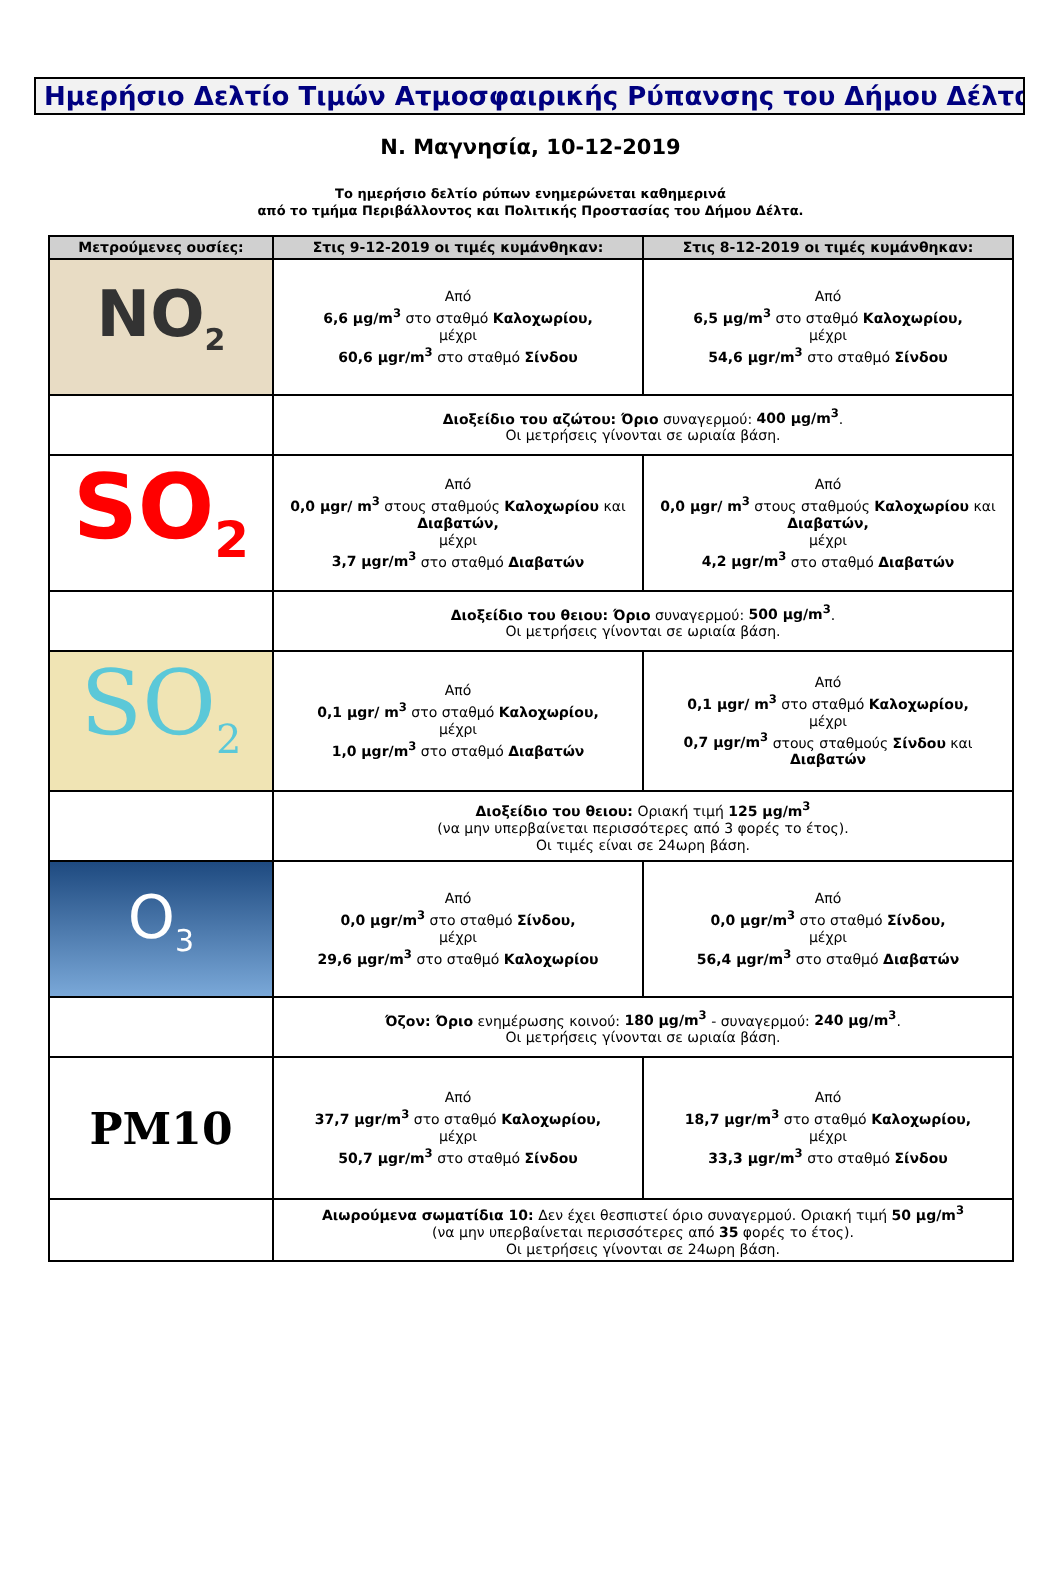Ημερήσιο Δελτίο Τιμών Ατμοσφαιρικής Ρύπανσης του Δήμου Δέλτα
Ν. Μαγνησία, 10-12-2019
Το ημερήσιο δελτίο ρύπων ενημερώνεται καθημερινά
από το τμήμα Περιβάλλοντος και Πολιτικής Προστασίας του Δήμου Δέλτα.
| Μετρούμενες ουσίες: | Στις 9-12-2019 οι τιμές κυμάνθηκαν: | Στις 8-12-2019 οι τιμές κυμάνθηκαν: |
| --- | --- | --- |
| NO<sub>2</sub> | Από 6,6 μg/m<sup>3</sup> στο σταθμό Καλοχωρίου, μέχρι 60,6 μgr/m<sup>3</sup> στο σταθμό Σίνδου | Από 6,5 μg/m<sup>3</sup> στο σταθμό Καλοχωρίου, μέχρι 54,6 μgr/m<sup>3</sup> στο σταθμό Σίνδου |
| | Διοξείδιο του αζώτου: Όριο συναγερμού: 400 μg/m<sup>3</sup> . Οι μετρήσεις γίνονται σε ωριαία βάση. | |
| SO<sub>2</sub> | Από 0,0 μgr/ m<sup>3</sup> στους σταθμούς Καλοχωρίου και Διαβατών, μέχρι 3,7 μgr/m<sup>3</sup> στο σταθμό Διαβατών | Από 0,0 μgr/ m<sup>3</sup> στους σταθμούς Καλοχωρίου και Διαβατών, μέχρι 4,2 μgr/m<sup>3</sup> στο σταθμό Διαβατών |
| | Διοξείδιο του θειου: Όριο συναγερμού: 500 μg/m<sup>3</sup> . Οι μετρήσεις γίνονται σε ωριαία βάση. | |
| SO<sub>2</sub> | Από 0,1 μgr/ m<sup>3</sup> στο σταθμό Καλοχωρίου, μέχρι 1,0 μgr/m<sup>3</sup> στο σταθμό Διαβατών | Από 0,1 μgr/ m<sup>3</sup> στο σταθμό Καλοχωρίου, μέχρι 0,7 μgr/m<sup>3</sup> στους σταθμούς Σίνδου και Διαβατών |
| | Διοξείδιο του θειου: Οριακή τιμή 125 μg/m<sup>3</sup> (να μην υπερβαίνεται περισσότερες από 3 φορές το έτος). Οι τιμές είναι σε 24ωρη βάση. | |
| O<sub>3</sub> | Από 0,0 μgr/m<sup>3</sup> στο σταθμό Σίνδου, μέχρι 29,6 μgr/m<sup>3</sup> στο σταθμό Καλοχωρίου | Από 0,0 μgr/m<sup>3</sup> στο σταθμό Σίνδου, μέχρι 56,4 μgr/m<sup>3</sup> στο σταθμό Διαβατών |
| | Όζον: Όριο ενημέρωσης κοινού: 180 μg/m<sup>3</sup> - συναγερμού: 240 μg/m<sup>3</sup> . Οι μετρήσεις γίνονται σε ωριαία βάση. | |
| PM10 | Από 37,7 μgr/m<sup>3</sup> στο σταθμό Καλοχωρίου, μέχρι 50,7 μgr/m<sup>3</sup> στο σταθμό Σίνδου | Από 18,7 μgr/m<sup>3</sup> στο σταθμό Καλοχωρίου, μέχρι 33,3 μgr/m<sup>3</sup> στο σταθμό Σίνδου |
| | Αιωρούμενα σωματίδια 10: Δεν έχει θεσπιστεί όριο συναγερμού. Οριακή τιμή 50 μg/m<sup>3</sup> (να μην υπερβαίνεται περισσότερες από 35 φορές το έτος). Οι μετρήσεις γίνονται σε 24ωρη βάση. | |